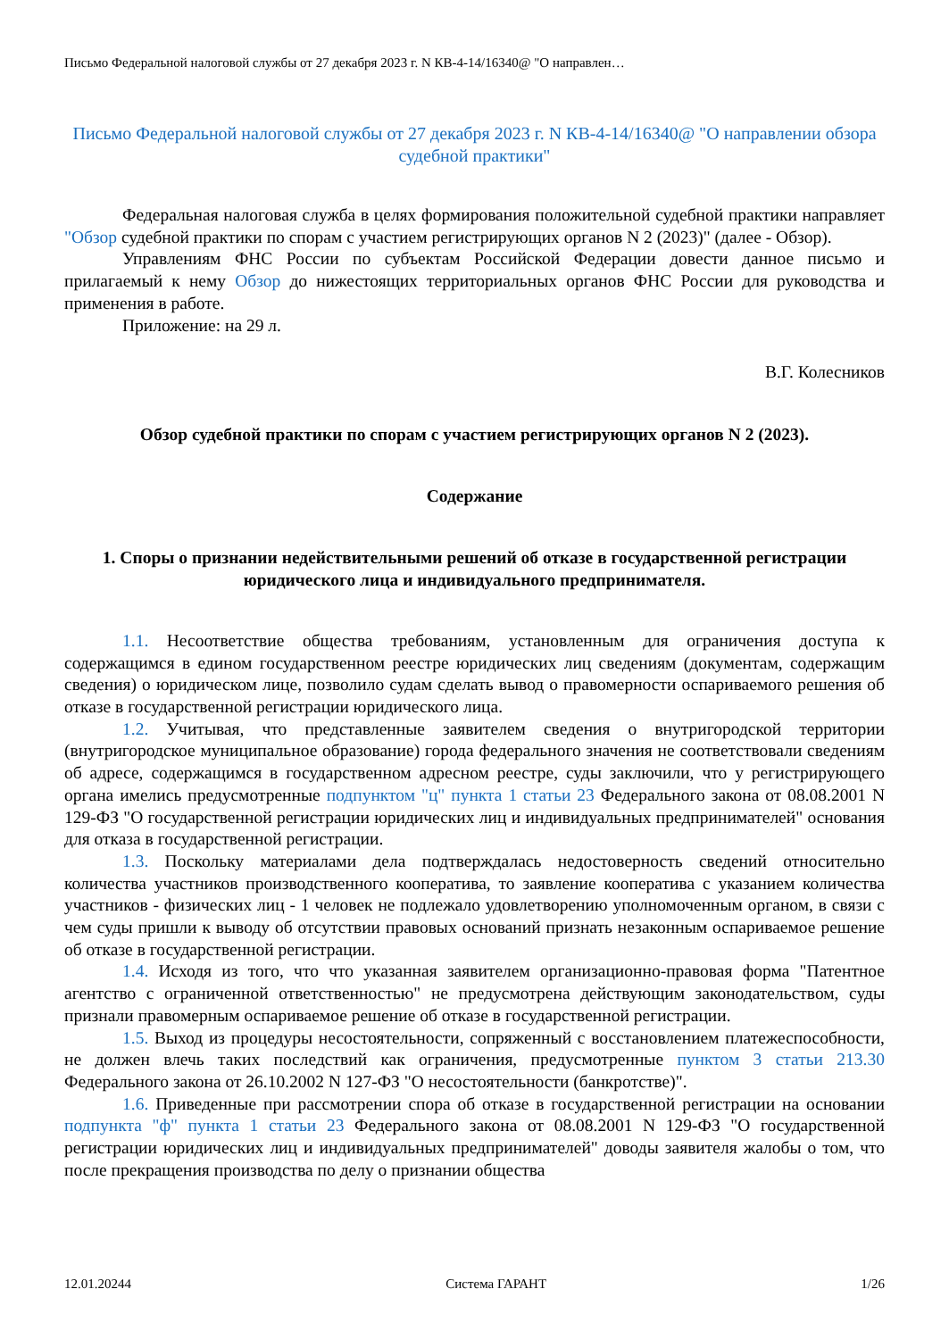Письмо Федеральной налоговой службы от 27 декабря 2023 г. N КВ-4-14/16340@ "О направлен…
Письмо Федеральной налоговой службы от 27 декабря 2023 г. N КВ-4-14/16340@ "О направлении обзора судебной практики"
Федеральная налоговая служба в целях формирования положительной судебной практики направляет "Обзор судебной практики по спорам с участием регистрирующих органов N 2 (2023)" (далее - Обзор).
Управлениям ФНС России по субъектам Российской Федерации довести данное письмо и прилагаемый к нему Обзор до нижестоящих территориальных органов ФНС России для руководства и применения в работе.
Приложение: на 29 л.
В.Г. Колесников
Обзор судебной практики по спорам с участием регистрирующих органов N 2 (2023).
Содержание
1. Споры о признании недействительными решений об отказе в государственной регистрации юридического лица и индивидуального предпринимателя.
1.1. Несоответствие общества требованиям, установленным для ограничения доступа к содержащимся в едином государственном реестре юридических лиц сведениям (документам, содержащим сведения) о юридическом лице, позволило судам сделать вывод о правомерности оспариваемого решения об отказе в государственной регистрации юридического лица.
1.2. Учитывая, что представленные заявителем сведения о внутригородской территории (внутригородское муниципальное образование) города федерального значения не соответствовали сведениям об адресе, содержащимся в государственном адресном реестре, суды заключили, что у регистрирующего органа имелись предусмотренные подпунктом "ц" пункта 1 статьи 23 Федерального закона от 08.08.2001 N 129-ФЗ "О государственной регистрации юридических лиц и индивидуальных предпринимателей" основания для отказа в государственной регистрации.
1.3. Поскольку материалами дела подтверждалась недостоверность сведений относительно количества участников производственного кооператива, то заявление кооператива с указанием количества участников - физических лиц - 1 человек не подлежало удовлетворению уполномоченным органом, в связи с чем суды пришли к выводу об отсутствии правовых оснований признать незаконным оспариваемое решение об отказе в государственной регистрации.
1.4. Исходя из того, что что указанная заявителем организационно-правовая форма "Патентное агентство с ограниченной ответственностью" не предусмотрена действующим законодательством, суды признали правомерным оспариваемое решение об отказе в государственной регистрации.
1.5. Выход из процедуры несостоятельности, сопряженный с восстановлением платежеспособности, не должен влечь таких последствий как ограничения, предусмотренные пунктом 3 статьи 213.30 Федерального закона от 26.10.2002 N 127-ФЗ "О несостоятельности (банкротстве)".
1.6. Приведенные при рассмотрении спора об отказе в государственной регистрации на основании подпункта "ф" пункта 1 статьи 23 Федерального закона от 08.08.2001 N 129-ФЗ "О государственной регистрации юридических лиц и индивидуальных предпринимателей" доводы заявителя жалобы о том, что после прекращения производства по делу о признании общества
12.01.20244 Система ГАРАНТ 1/26